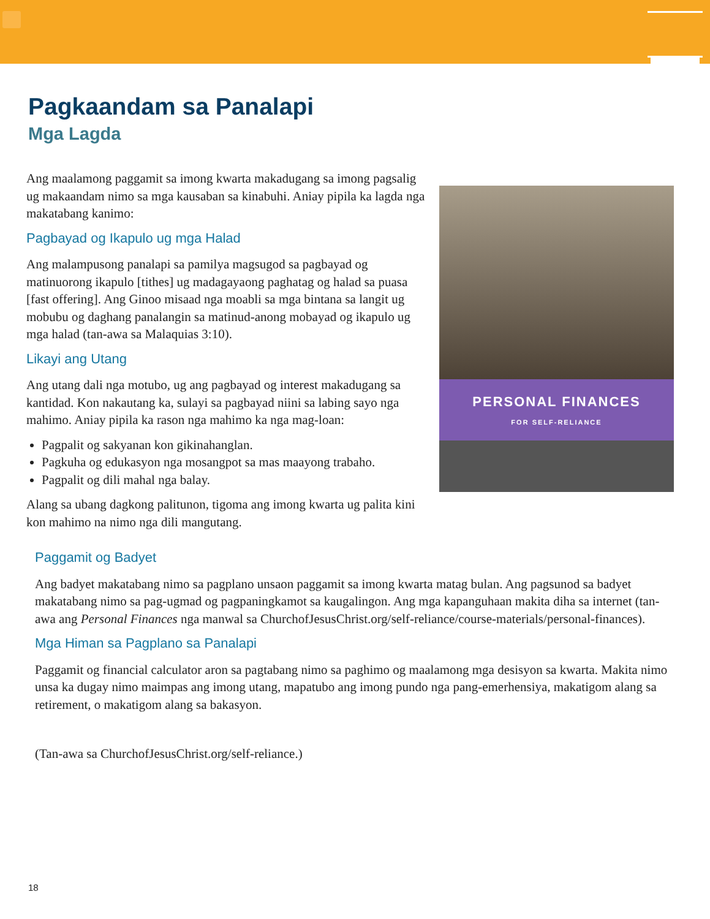Pagkaandam sa Panalapi
Mga Lagda
Ang maalamong paggamit sa imong kwarta makadugang sa imong pagsalig ug makaandam nimo sa mga kausaban sa kinabuhi. Aniay pipila ka lagda nga makatabang kanimo:
Pagbayad og Ikapulo ug mga Halad
Ang malampusong panalapi sa pamilya magsugod sa pagbayad og matinuorong ikapulo [tithes] ug madagayaong paghatag og halad sa puasa [fast offering]. Ang Ginoo misaad nga moabli sa mga bintana sa langit ug mobubu og daghang panalangin sa matinud-anong mobayad og ikapulo ug mga halad (tan-awa sa Malaquias 3:10).
Likayi ang Utang
Ang utang dali nga motubo, ug ang pagbayad og interest makadugang sa kantidad. Kon nakautang ka, sulayi sa pagbayad niini sa labing sayo nga mahimo. Aniay pipila ka rason nga mahimo ka nga mag-loan:
Pagpalit og sakyanan kon gikinahanglan.
Pagkuha og edukasyon nga mosangpot sa mas maayong trabaho.
Pagpalit og dili mahal nga balay.
Alang sa ubang dagkong palitunon, tigoma ang imong kwarta ug palita kini kon mahimo na nimo nga dili mangutang.
PERSONAL FINANCES
FOR SELF-RELIANCE
Paggamit og Badyet
Ang badyet makatabang nimo sa pagplano unsaon paggamit sa imong kwarta matag bulan. Ang pagsunod sa badyet makatabang nimo sa pag-ugmad og pagpaningkamot sa kaugalingon. Ang mga kapanguhaan makita diha sa internet (tan-awa ang Personal Finances nga manwal sa ChurchofJesusChrist.org/self-reliance/course-materials/personal-finances).
Mga Himan sa Pagplano sa Panalapi
Paggamit og financial calculator aron sa pagtabang nimo sa paghimo og maalamong mga desisyon sa kwarta. Makita nimo unsa ka dugay nimo maimpas ang imong utang, mapatubo ang imong pundo nga pang-emerhensiya, makatigom alang sa retirement, o makatigom alang sa bakasyon.
(Tan-awa sa ChurchofJesusChrist.org/self-reliance.)
18